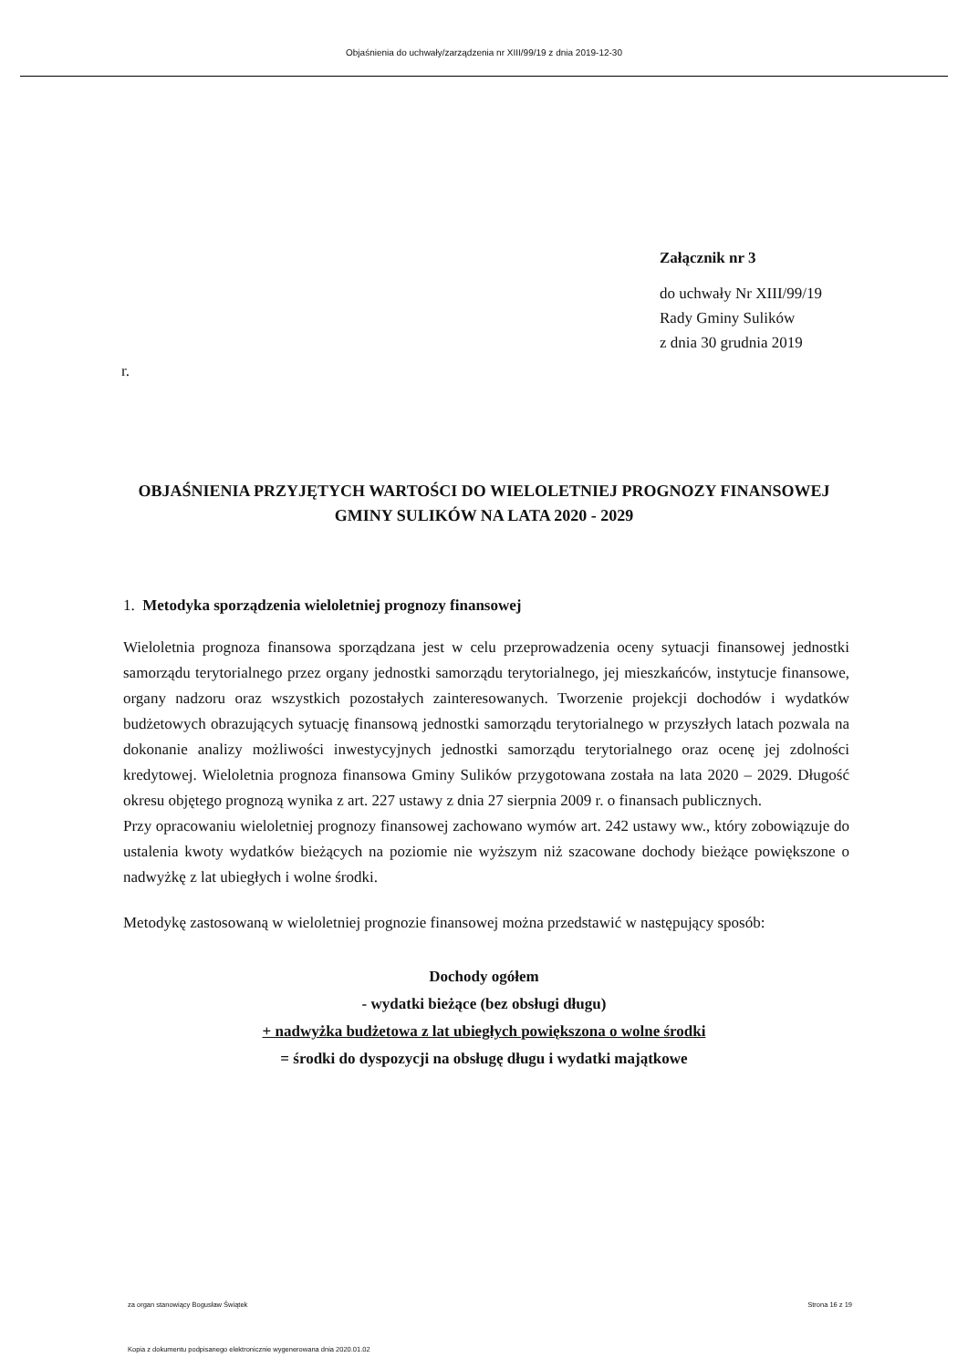Objaśnienia do uchwały/zarządzenia nr XIII/99/19 z dnia 2019-12-30
Załącznik nr 3
do uchwały Nr XIII/99/19
Rady Gminy Sulików
z dnia 30 grudnia 2019
r.
OBJAŚNIENIA PRZYJĘTYCH WARTOŚCI DO WIELOLETNIEJ PROGNOZY FINANSOWEJ GMINY SULIKÓW NA LATA 2020 - 2029
1. Metodyka sporządzenia wieloletniej prognozy finansowej
Wieloletnia prognoza finansowa sporządzana jest w celu przeprowadzenia oceny sytuacji finansowej jednostki samorządu terytorialnego przez organy jednostki samorządu terytorialnego, jej mieszkańców, instytucje finansowe, organy nadzoru oraz wszystkich pozostałych zainteresowanych. Tworzenie projekcji dochodów i wydatków budżetowych obrazujących sytuację finansową jednostki samorządu terytorialnego w przyszłych latach pozwala na dokonanie analizy możliwości inwestycyjnych jednostki samorządu terytorialnego oraz ocenę jej zdolności kredytowej. Wieloletnia prognoza finansowa Gminy Sulików przygotowana została na lata 2020 – 2029. Długość okresu objętego prognozą wynika z art. 227 ustawy z dnia 27 sierpnia 2009 r. o finansach publicznych.
Przy opracowaniu wieloletniej prognozy finansowej zachowano wymów art. 242 ustawy ww., który zobowiązuje do ustalenia kwoty wydatków bieżących na poziomie nie wyższym niż szacowane dochody bieżące powiększone o nadwyżkę z lat ubiegłych i wolne środki.
Metodykę zastosowaną w wieloletniej prognozie finansowej można przedstawić w następujący sposób:
Dochody ogółem
- wydatki bieżące (bez obsługi długu)
+ nadwyżka budżetowa z lat ubiegłych powiększona o wolne środki
= środki do dyspozycji na obsługę długu i wydatki majątkowe
za organ stanowiący Bogusław Świątek Strona 16 z 19
Kopia z dokumentu podpisanego elektronicznie wygenerowana dnia 2020.01.02